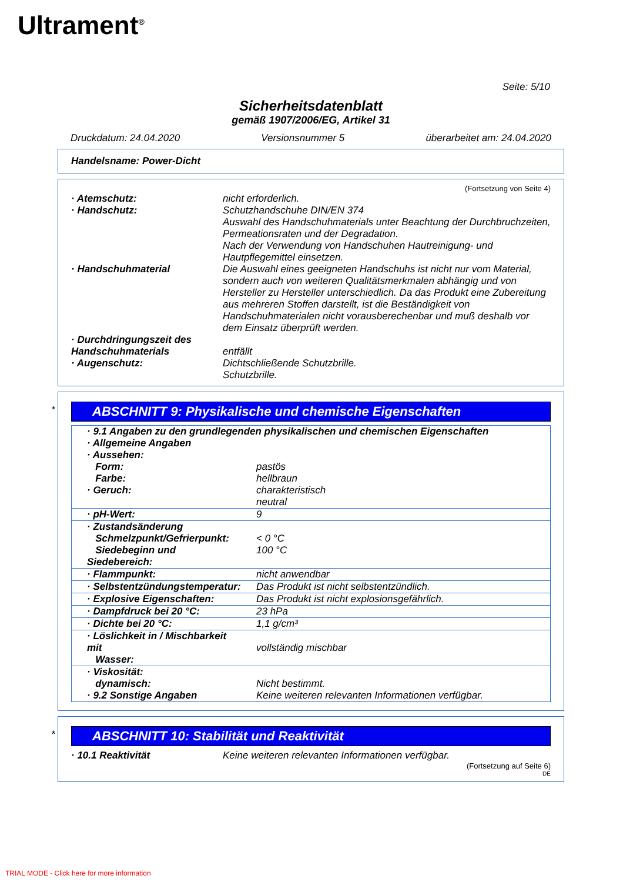Ultrament<sup>®</sup>
Seite: 5/10
Sicherheitsdatenblatt
gemäß 1907/2006/EG, Artikel 31
Druckdatum: 24.04.2020 Versionsnummer 5 überarbeitet am: 24.04.2020
Handelsname: Power-Dicht
(Fortsetzung von Seite 4)
| · Atemschutz: | nicht erforderlich. |
| · Handschutz: | Schutzhandschuhe DIN/EN 374 Auswahl des Handschuhmaterials unter Beachtung der Durchbruchzeiten, Permeationsraten und der Degradation. Nach der Verwendung von Handschuhen Hautreinigung- und Hautpflegemittel einsetzen. |
| · Handschuhmaterial | Die Auswahl eines geeigneten Handschuhs ist nicht nur vom Material, sondern auch von weiteren Qualitätsmerkmalen abhängig und von Hersteller zu Hersteller unterschiedlich. Da das Produkt eine Zubereitung aus mehreren Stoffen darstellt, ist die Beständigkeit von Handschuhmaterialen nicht vorausberechenbar und muß deshalb vor dem Einsatz überprüft werden. |
| · Durchdringungszeit des Handschuhmaterials | entfällt |
| · Augenschutz: | Dichtschließende Schutzbrille. Schutzbrille. |
*
ABSCHNITT 9: Physikalische und chemische Eigenschaften
| · 9.1 Angaben zu den grundlegenden physikalischen und chemischen Eigenschaften · Allgemeine Angaben · Aussehen: | |
| Form: | pastös |
| Farbe: | hellbraun |
| · Geruch: | charakteristisch neutral |
| · pH-Wert: | 9 |
| · Zustandsänderung Schmelzpunkt/Gefrierpunkt: Siedebeginn und Siedebereich: | < 0 °C 100 °C |
| · Flammpunkt: | nicht anwendbar |
| · Selbstentzündungstemperatur: | Das Produkt ist nicht selbstentzündlich. |
| · Explosive Eigenschaften: | Das Produkt ist nicht explosionsgefährlich. |
| · Dampfdruck bei 20 °C: | 23 hPa |
| · Dichte bei 20 °C: | 1,1 g/cm³ |
| · Löslichkeit in / Mischbarkeit mit Wasser: | vollständig mischbar |
| · Viskosität: dynamisch: · 9.2 Sonstige Angaben | Nicht bestimmt. Keine weiteren relevanten Informationen verfügbar. |
*
ABSCHNITT 10: Stabilität und Reaktivität
| · 10.1 Reaktivität | Keine weiteren relevanten Informationen verfügbar. |
(Fortsetzung auf Seite 6)
DE
TRIAL MODE - Click here for more information